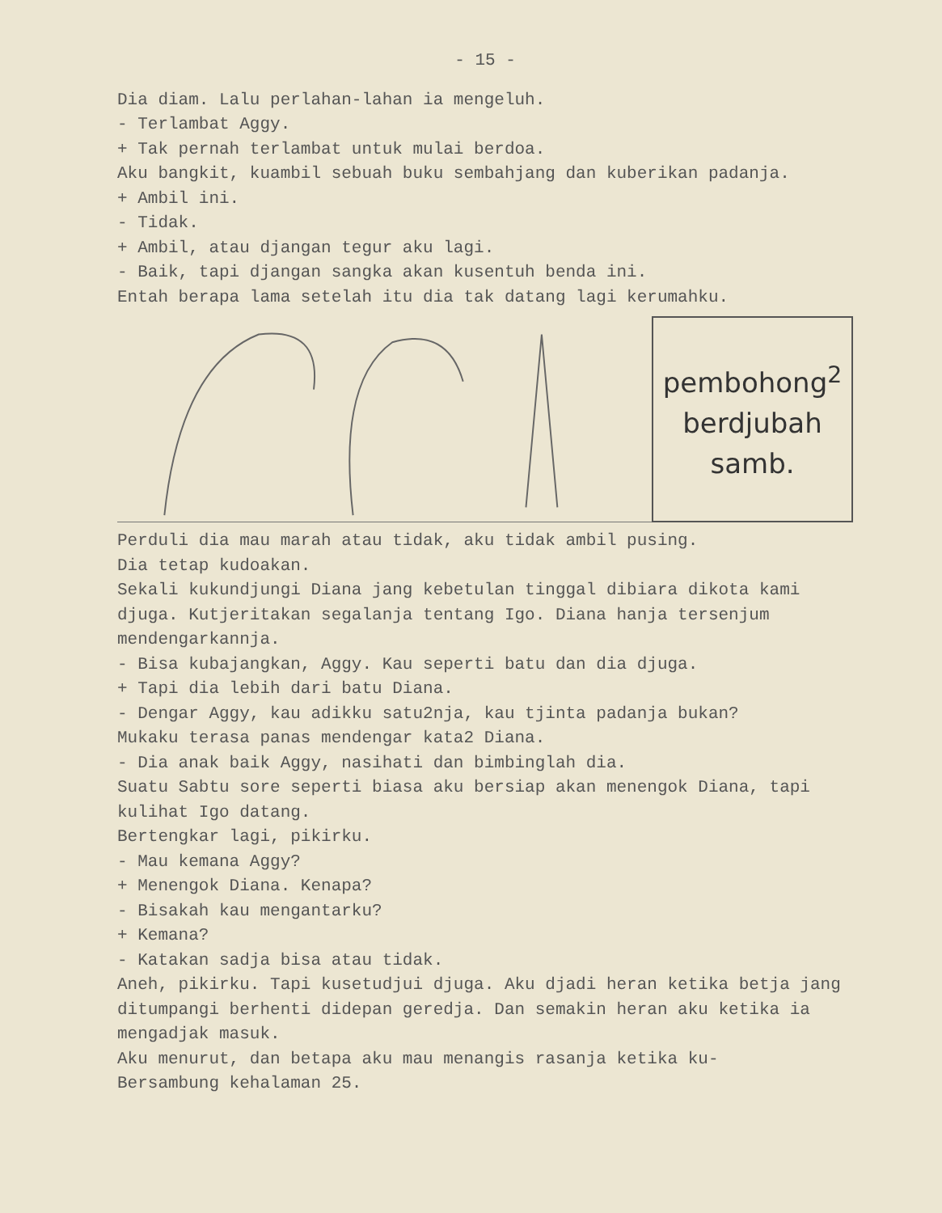- 15 -
Dia diam. Lalu perlahan-lahan ia mengeluh.
- Terlambat Aggy.
+ Tak pernah terlambat untuk mulai berdoa.
Aku bangkit, kuambil sebuah buku sembahjang dan kuberikan padanja.
+ Ambil ini.
- Tidak.
+ Ambil, atau djangan tegur aku lagi.
- Baik, tapi djangan sangka akan kusentuh benda ini.
Entah berapa lama setelah itu dia tak datang lagi kerumahku.
pembohong<sup>2</sup>
berdjubah
samb.
Perduli dia mau marah atau tidak, aku tidak ambil pusing.
Dia tetap kudoakan.
Sekali kukundjungi Diana jang kebetulan tinggal dibiara dikota kami djuga. Kutjeritakan segalanja tentang Igo. Diana hanja tersenjum mendengarkannja.
- Bisa kubajangkan, Aggy. Kau seperti batu dan dia djuga.
+ Tapi dia lebih dari batu Diana.
- Dengar Aggy, kau adikku satu2nja, kau tjinta padanja bukan?
Mukaku terasa panas mendengar kata2 Diana.
- Dia anak baik Aggy, nasihati dan bimbinglah dia.
Suatu Sabtu sore seperti biasa aku bersiap akan menengok Diana, tapi kulihat Igo datang.
Bertengkar lagi, pikirku.
- Mau kemana Aggy?
+ Menengok Diana. Kenapa?
- Bisakah kau mengantarku?
+ Kemana?
- Katakan sadja bisa atau tidak.
Aneh, pikirku. Tapi kusetudjui djuga. Aku djadi heran ketika betja jang ditumpangi berhenti didepan geredja. Dan semakin heran aku ketika ia mengadjak masuk.
Aku menurut, dan betapa aku mau menangis rasanja ketika ku-
Bersambung kehalaman 25.